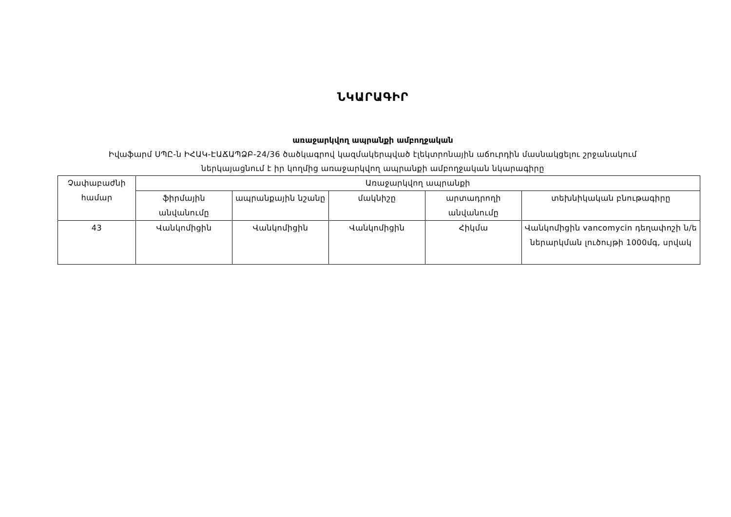ՆԿԱՐԱԳԻՐ
առաջարկվող ապրանքի ամբողջական
Իվաֆարմ ՍՊԸ-ն ԻՀԱԿ-ԷԱՃԱՊՁԲ-24/36 ծածկագրով կազմակերպված էլեկտրոնային աճուրդին մասնակցելու շրջանակում
ներկայացնում է իր կողմից առաջարկվող ապրանքի ամբողջական նկարագիրը
| Չափաբաժնի համար | Առաջարկվող ապրանքի | | | | |
| --- | --- | --- | --- | --- | --- |
| | ֆիրմային անվանումը | ապրանքային նշանը | մակնիշը | արտադրողի անվանումը | տեխնիկական բնութագիրը |
| 43 | Վանկոմիցին | Վանկոմիցին | Վանկոմիցին | Հիկմա | Վանկոմիցին vancomycin դեղափոշի ն/ե ներարկման լուծույթի 1000մգ, սրվակ |